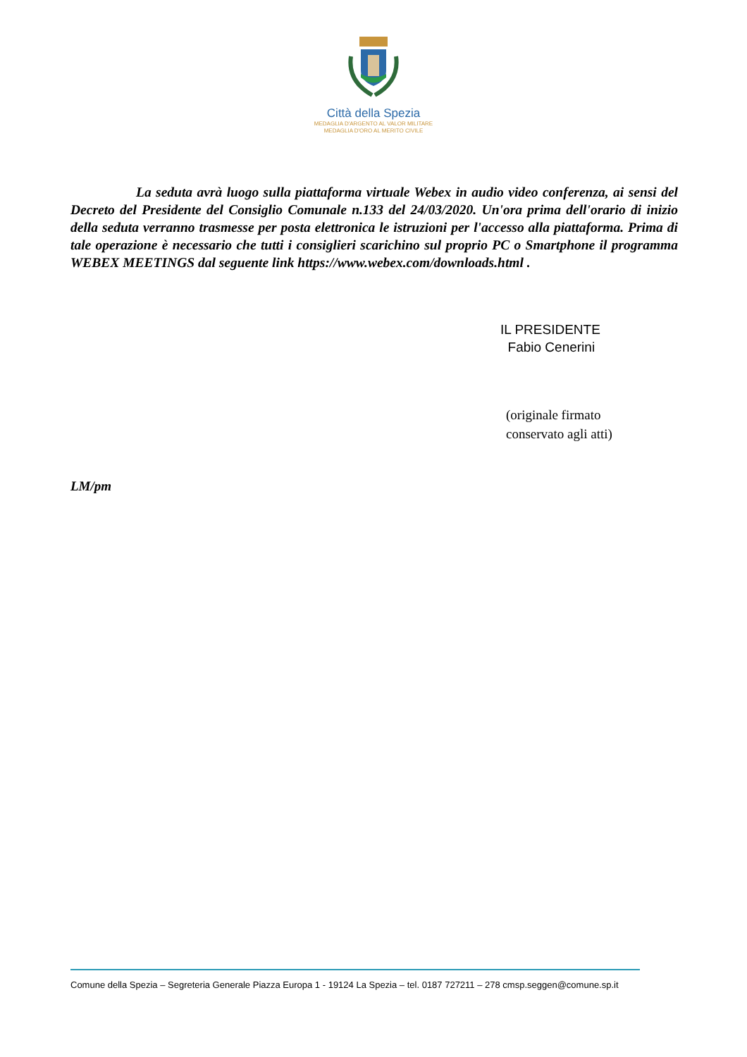Città della Spezia
MEDAGLIA D'ARGENTO AL VALOR MILITARE
MEDAGLIA D'ORO AL MERITO CIVILE
La seduta avrà luogo sulla piattaforma virtuale Webex in audio video conferenza, ai sensi del Decreto del Presidente del Consiglio Comunale n.133 del 24/03/2020. Un'ora prima dell'orario di inizio della seduta verranno trasmesse per posta elettronica le istruzioni per l'accesso alla piattaforma. Prima di tale operazione è necessario che tutti i consiglieri scarichino sul proprio PC o Smartphone il programma WEBEX MEETINGS dal seguente link https://www.webex.com/downloads.html .
IL PRESIDENTE
Fabio Cenerini
(originale firmato
conservato agli atti)
LM/pm
Comune della Spezia – Segreteria Generale Piazza Europa 1 - 19124 La Spezia – tel. 0187 727211 – 278 cmsp.seggen@comune.sp.it